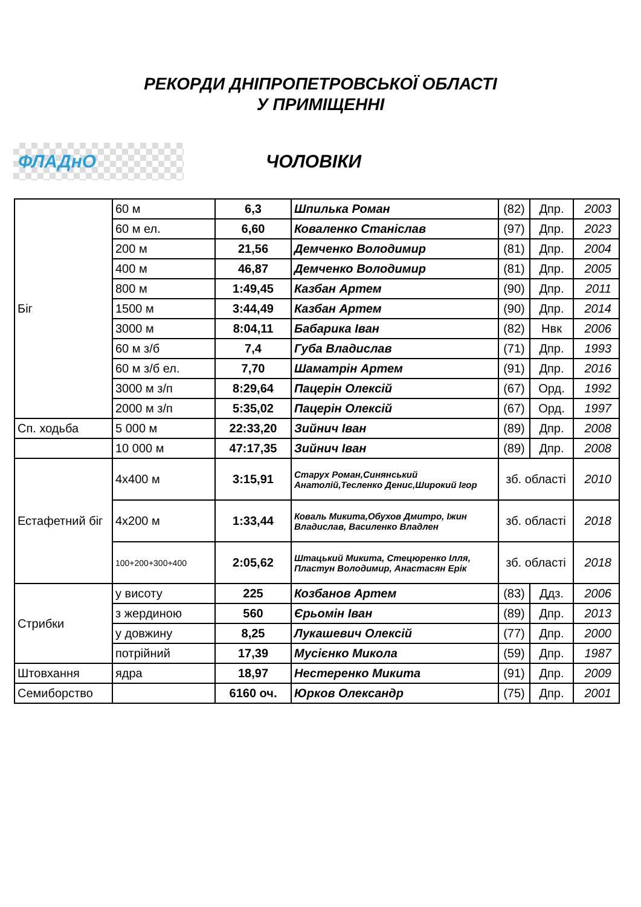РЕКОРДИ ДНІПРОПЕТРОВСЬКОЇ ОБЛАСТІ
У ПРИМІЩЕННІ
ФЛАДнО
ЧОЛОВІКИ
| Біг | 60 м | 6,3 | Шпилька Роман | (82) | Дпр. | 2003 |
| | 60 м ел. | 6,60 | Коваленко Станіслав | (97) | Дпр. | 2023 |
| | 200 м | 21,56 | Демченко Володимир | (81) | Дпр. | 2004 |
| | 400 м | 46,87 | Демченко Володимир | (81) | Дпр. | 2005 |
| | 800 м | 1:49,45 | Казбан Артем | (90) | Дпр. | 2011 |
| | 1500 м | 3:44,49 | Казбан Артем | (90) | Дпр. | 2014 |
| | 3000 м | 8:04,11 | Бабарика Іван | (82) | Нвк | 2006 |
| | 60 м з/б | 7,4 | Губа Владислав | (71) | Дпр. | 1993 |
| | 60 м з/б ел. | 7,70 | Шаматрін Артем | (91) | Дпр. | 2016 |
| | 3000 м з/п | 8:29,64 | Пацерін Олексій | (67) | Орд. | 1992 |
| | 2000 м з/п | 5:35,02 | Пацерін Олексій | (67) | Орд. | 1997 |
| Сп. ходьба | 5 000 м | 22:33,20 | Зийнич Іван | (89) | Дпр. | 2008 |
| | 10 000 м | 47:17,35 | Зийнич Іван | (89) | Дпр. | 2008 |
| Естафетний біг | 4х400 м | 3:15,91 | Старух Роман,Синянський Анатолій,Тесленко Денис,Широкий Ігор | зб. області | | 2010 |
| | 4х200 м | 1:33,44 | Коваль Микита,Обухов Дмитро, Іжин Владислав, Василенко Владлен | зб. області | | 2018 |
| | 100+200+300+400 | 2:05,62 | Штацький Микита, Стецюренко Ілля, Пластун Володимир, Анастасян Ерік | зб. області | | 2018 |
| Стрибки | у висоту | 225 | Козбанов Артем | (83) | Ддз. | 2006 |
| | з жердиною | 560 | Єрьомін Іван | (89) | Дпр. | 2013 |
| | у довжину | 8,25 | Лукашевич Олексій | (77) | Дпр. | 2000 |
| | потрійний | 17,39 | Мусієнко Микола | (59) | Дпр. | 1987 |
| Штовхання | ядра | 18,97 | Нестеренко Микита | (91) | Дпр. | 2009 |
| Семиборство | | 6160 оч. | Юрков Олександр | (75) | Дпр. | 2001 |